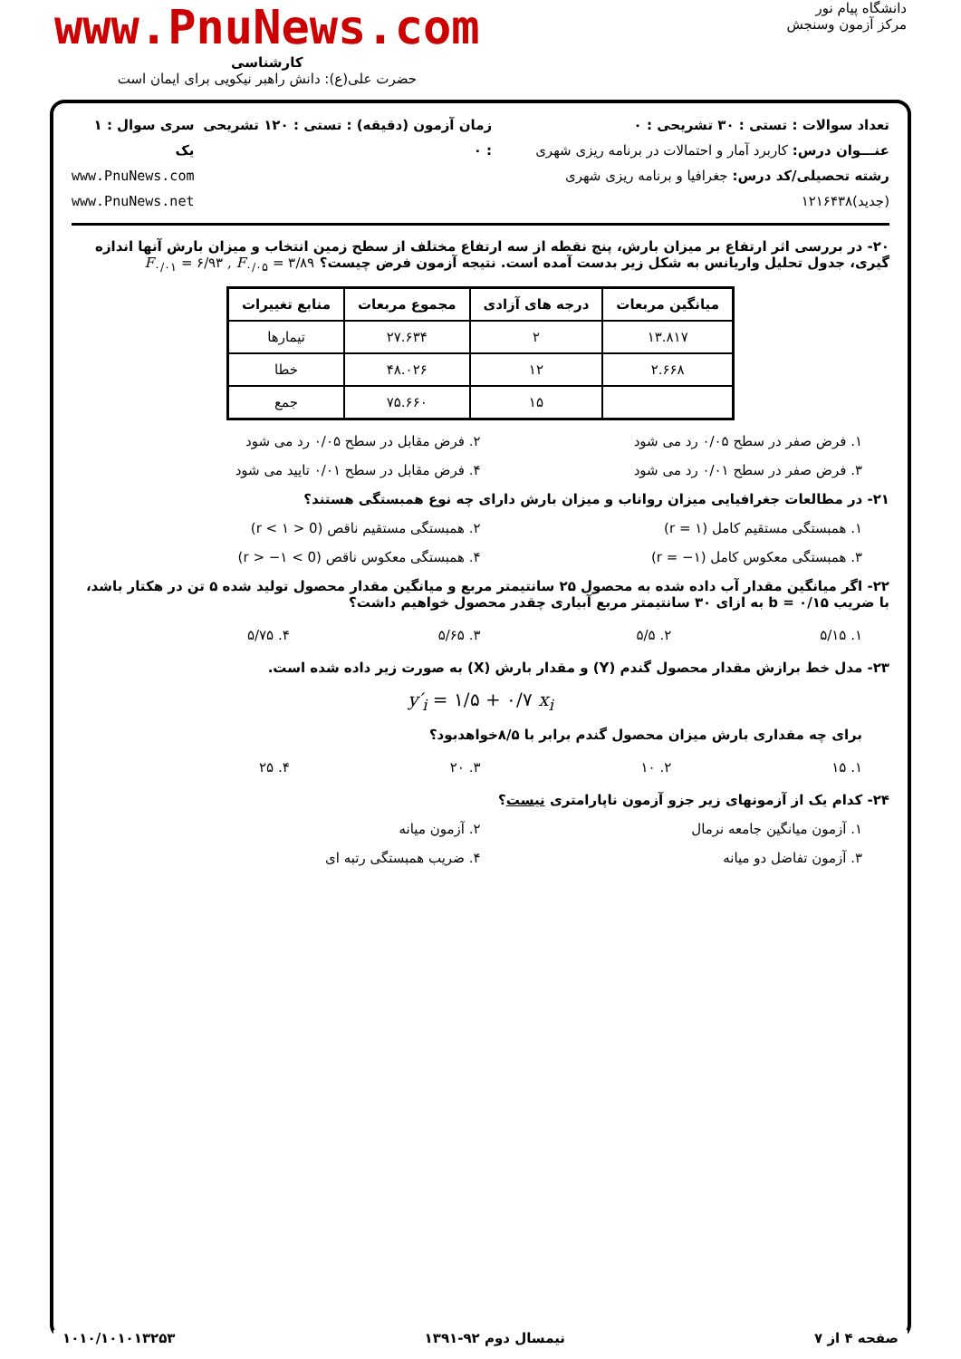دانشگاه پیام نور
مرکز آزمون وسنجش
www.PnuNews.com
کارشناسی
حضرت علی(ع): دانش راهبر نیکویی برای ایمان است
تعداد سوالات : تستی : ۳۰ تشریحی : ۰
عنـــوان درس: کاربرد آمار و احتمالات در برنامه ریزی شهری
رشته تحصیلی/کد درس: جغرافیا و برنامه ریزی شهری (جدید)۱۲۱۶۴۳۸
زمان آزمون (دقیقه) : تستی : ۱۲۰ تشریحی : ۰
سری سوال : ۱ یک
www.PnuNews.com
www.PnuNews.net
۲۰- در بررسی اثر ارتفاع بر میزان بارش، پنج نقطه از سه ارتفاع مختلف از سطح زمین انتخاب و میزان بارش آنها اندازه گیری، جدول تحلیل واریانس به شکل زیر بدست آمده است. نتیجه آزمون فرض چیست؟ F<sub>۰/۰۱</sub> = ۶/۹۳ , F<sub>۰/۰۵</sub> = ۳/۸۹
| میانگین مربعات | درجه های آزادی | مجموع مربعات | منابع تغییرات |
| --- | --- | --- | --- |
| ۱۳.۸۱۷ | ۲ | ۲۷.۶۳۴ | تیمارها |
| ۲.۶۶۸ | ۱۲ | ۴۸.۰۲۶ | خطا |
| | ۱۵ | ۷۵.۶۶۰ | جمع |
۱. فرض صفر در سطح ۰/۰۵ رد می شود
۲. فرض مقابل در سطح ۰/۰۵ رد می شود
۳. فرض صفر در سطح ۰/۰۱ رد می شود
۴. فرض مقابل در سطح ۰/۰۱ تایید می شود
۲۱- در مطالعات جغرافیایی میزان رواناب و میزان بارش دارای چه نوع همبستگی هستند؟
۱. همبستگی مستقیم کامل (r = ۱)
۲. همبستگی مستقیم ناقص (0 < r < ۱)
۳. همبستگی معکوس کامل (r = −۱)
۴. همبستگی معکوس ناقص (0 > r > −۱)
۲۲- اگر میانگین مقدار آب داده شده به محصول ۲۵ سانتیمتر مربع و میانگین مقدار محصول تولید شده ۵ تن در هکتار باشد، با ضریب b = ۰/۱۵ به ازای ۳۰ سانتیمتر مربع آبیاری چقدر محصول خواهیم داشت؟
۱. ۵/۱۵
۲. ۵/۵
۳. ۵/۶۵
۴. ۵/۷۵
۲۳- مدل خط برازش مقدار محصول گندم (Y) و مقدار بارش (X) به صورت زیر داده شده است.
y′<sub>i</sub> = ۱/۵ + ۰/۷ x<sub>i</sub>
برای چه مقداری بارش میزان محصول گندم برابر با ۸/۵خواهدبود؟
۱. ۱۵
۲. ۱۰
۳. ۲۰
۴. ۲۵
۲۴- کدام یک از آزمونهای زیر جزو آزمون ناپارامتری نیست؟
۱. آزمون میانگین جامعه نرمال
۲. آزمون میانه
۳. آزمون تفاضل دو میانه
۴. ضریب همبستگی رتبه ای
صفحه ۴ از ۷ نیمسال دوم ۹۲-۱۳۹۱ ۱۰۱۰/۱۰۱۰۱۳۲۵۳